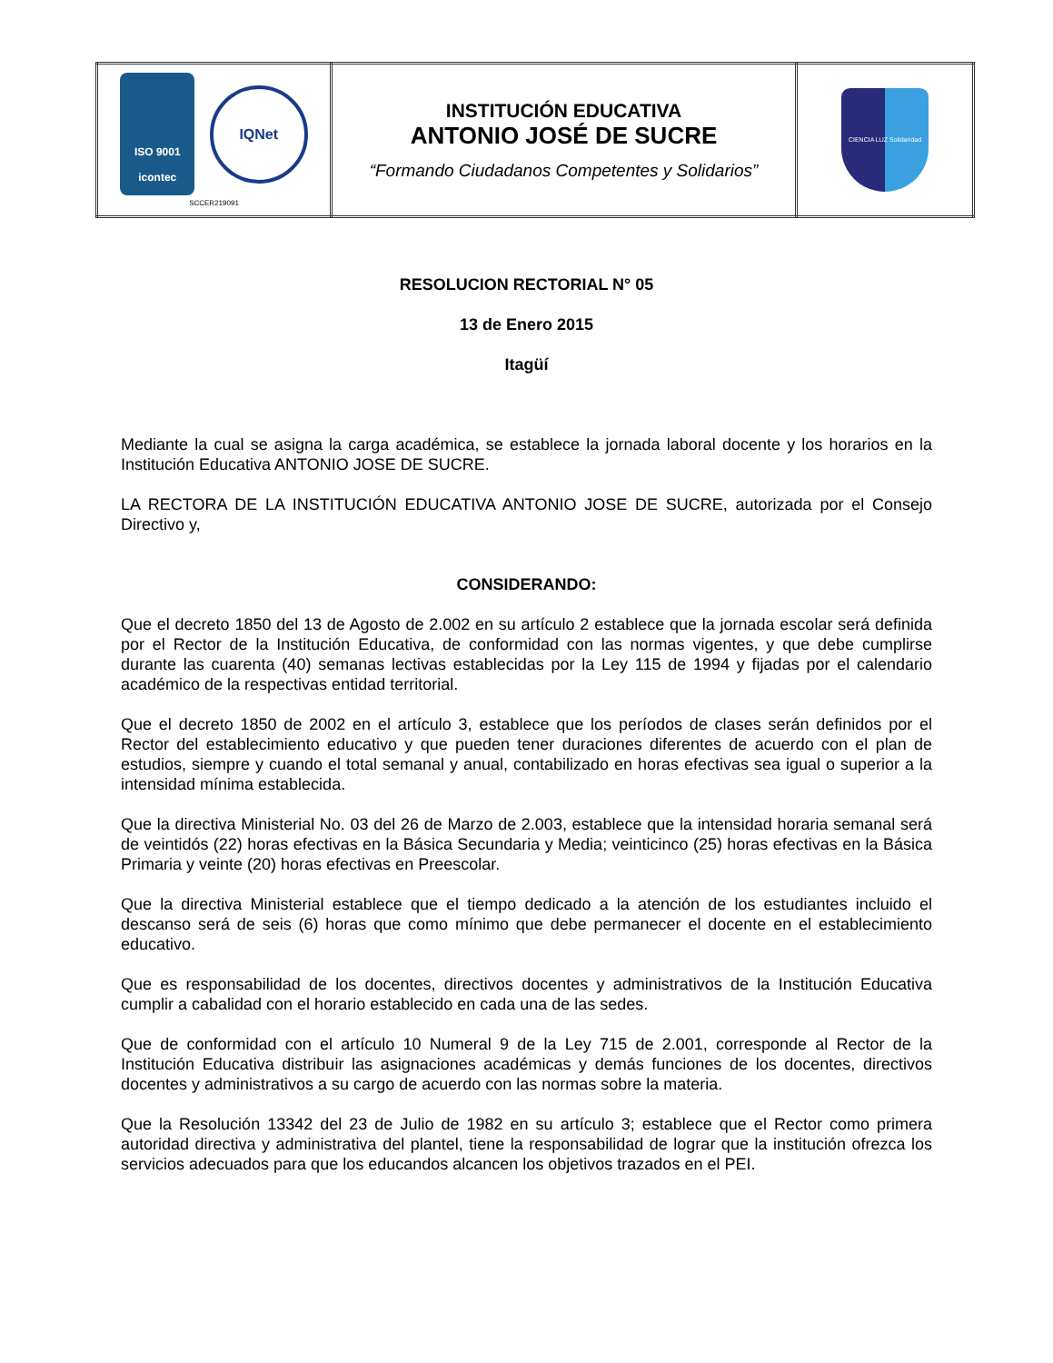| ISO 9001 icontec IQNet SCCER219091 | INSTITUCIÓN EDUCATIVA ANTONIO JOSÉ DE SUCRE “Formando Ciudadanos Competentes y Solidarios” | CIENCIA LUZ Solidaridad |
RESOLUCION RECTORIAL N° 05
13 de Enero 2015
Itagüí
Mediante la cual se asigna la carga académica, se establece la jornada laboral docente y los horarios en la Institución Educativa ANTONIO JOSE DE SUCRE.
LA RECTORA DE LA INSTITUCIÓN EDUCATIVA ANTONIO JOSE DE SUCRE, autorizada por el Consejo Directivo y,
CONSIDERANDO:
Que el decreto 1850 del 13 de Agosto de 2.002 en su artículo 2 establece que la jornada escolar será definida por el Rector de la Institución Educativa, de conformidad con las normas vigentes, y que debe cumplirse durante las cuarenta (40) semanas lectivas establecidas por la Ley 115 de 1994 y fijadas por el calendario académico de la respectivas entidad territorial.
Que el decreto 1850 de 2002 en el artículo 3, establece que los períodos de clases serán definidos por el Rector del establecimiento educativo y que pueden tener duraciones diferentes de acuerdo con el plan de estudios, siempre y cuando el total semanal y anual, contabilizado en horas efectivas sea igual o superior a la intensidad mínima establecida.
Que la directiva Ministerial No. 03 del 26 de Marzo de 2.003, establece que la intensidad horaria semanal será de veintidós (22) horas efectivas en la Básica Secundaria y Media; veinticinco (25) horas efectivas en la Básica Primaria y veinte (20) horas efectivas en Preescolar.
Que la directiva Ministerial establece que el tiempo dedicado a la atención de los estudiantes incluido el descanso será de seis (6) horas que como mínimo que debe permanecer el docente en el establecimiento educativo.
Que es responsabilidad de los docentes, directivos docentes y administrativos de la Institución Educativa cumplir a cabalidad con el horario establecido en cada una de las sedes.
Que de conformidad con el artículo 10 Numeral 9 de la Ley 715 de 2.001, corresponde al Rector de la Institución Educativa distribuir las asignaciones académicas y demás funciones de los docentes, directivos docentes y administrativos a su cargo de acuerdo con las normas sobre la materia.
Que la Resolución 13342 del 23 de Julio de 1982 en su artículo 3; establece que el Rector como primera autoridad directiva y administrativa del plantel, tiene la responsabilidad de lograr que la institución ofrezca los servicios adecuados para que los educandos alcancen los objetivos trazados en el PEI.